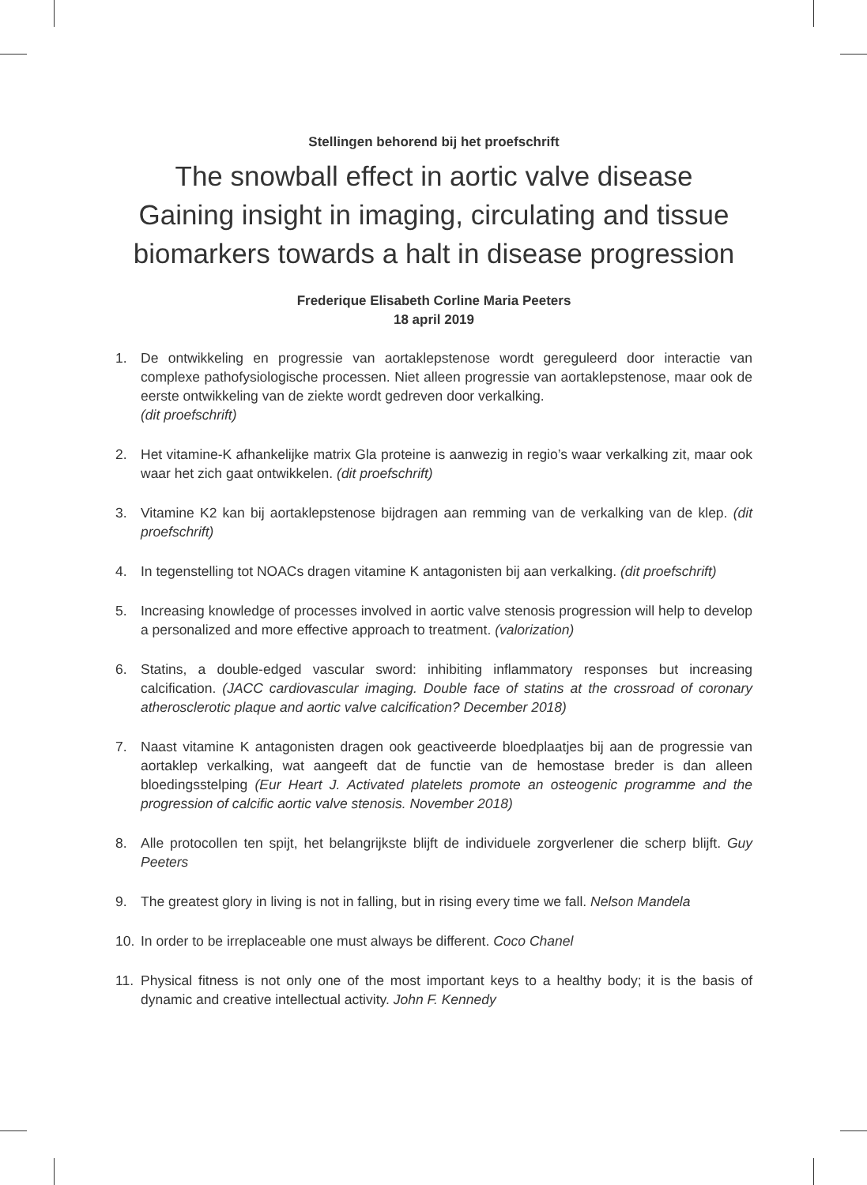Stellingen behorend bij het proefschrift
The snowball effect in aortic valve disease
Gaining insight in imaging, circulating and tissue biomarkers towards a halt in disease progression
Frederique Elisabeth Corline Maria Peeters
18 april 2019
1. De ontwikkeling en progressie van aortaklepstenose wordt gereguleerd door interactie van complexe pathofysiologische processen. Niet alleen progressie van aortaklepstenose, maar ook de eerste ontwikkeling van de ziekte wordt gedreven door verkalking.
(dit proefschrift)
2. Het vitamine-K afhankelijke matrix Gla proteine is aanwezig in regio’s waar verkalking zit, maar ook waar het zich gaat ontwikkelen. (dit proefschrift)
3. Vitamine K2 kan bij aortaklepstenose bijdragen aan remming van de verkalking van de klep. (dit proefschrift)
4. In tegenstelling tot NOACs dragen vitamine K antagonisten bij aan verkalking. (dit proefschrift)
5. Increasing knowledge of processes involved in aortic valve stenosis progression will help to develop a personalized and more effective approach to treatment. (valorization)
6. Statins, a double-edged vascular sword: inhibiting inflammatory responses but increasing calcification. (JACC cardiovascular imaging. Double face of statins at the crossroad of coronary atherosclerotic plaque and aortic valve calcification? December 2018)
7. Naast vitamine K antagonisten dragen ook geactiveerde bloedplaatjes bij aan de progressie van aortaklep verkalking, wat aangeeft dat de functie van de hemostase breder is dan alleen bloedingsstelping (Eur Heart J. Activated platelets promote an osteogenic programme and the progression of calcific aortic valve stenosis. November 2018)
8. Alle protocollen ten spijt, het belangrijkste blijft de individuele zorgverlener die scherp blijft. Guy Peeters
9. The greatest glory in living is not in falling, but in rising every time we fall. Nelson Mandela
10. In order to be irreplaceable one must always be different. Coco Chanel
11. Physical fitness is not only one of the most important keys to a healthy body; it is the basis of dynamic and creative intellectual activity. John F. Kennedy